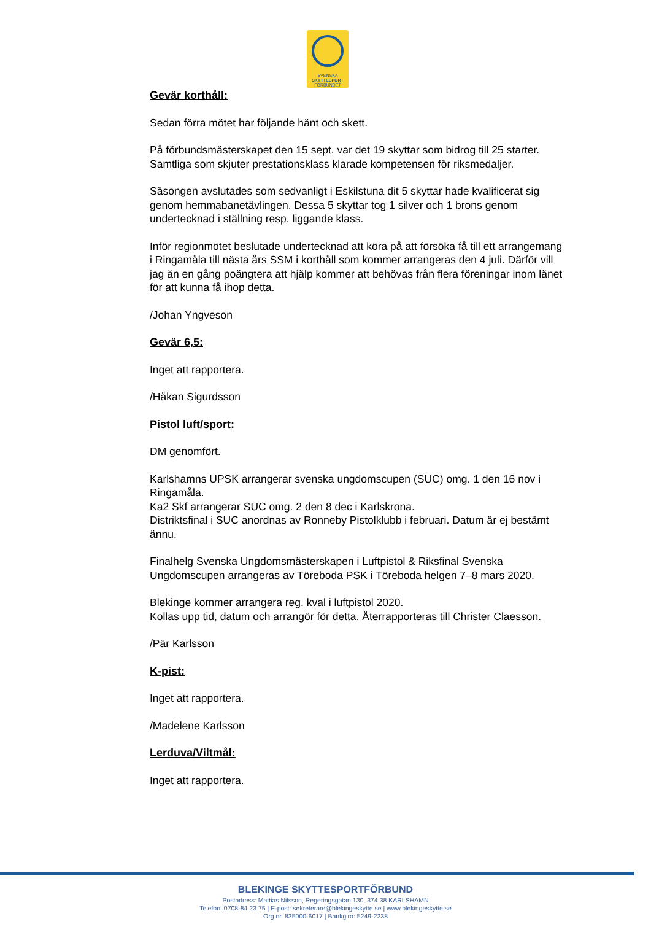SVENSKA
SKYTTESPORT
FÖRBUNDET
Gevär korthåll:
Sedan förra mötet har följande hänt och skett.
På förbundsmästerskapet den 15 sept. var det 19 skyttar som bidrog till 25 starter.
Samtliga som skjuter prestationsklass klarade kompetensen för riksmedaljer.
Säsongen avslutades som sedvanligt i Eskilstuna dit 5 skyttar hade kvalificerat sig genom hemmabanetävlingen. Dessa 5 skyttar tog 1 silver och 1 brons genom undertecknad i ställning resp. liggande klass.
Inför regionmötet beslutade undertecknad att köra på att försöka få till ett arrangemang i Ringamåla till nästa års SSM i korthåll som kommer arrangeras den 4 juli. Därför vill jag än en gång poängtera att hjälp kommer att behövas från flera föreningar inom länet för att kunna få ihop detta.
/Johan Yngveson
Gevär 6,5:
Inget att rapportera.
/Håkan Sigurdsson
Pistol luft/sport:
DM genomfört.
Karlshamns UPSK arrangerar svenska ungdomscupen (SUC) omg. 1 den 16 nov i Ringamåla.
Ka2 Skf arrangerar SUC omg. 2 den 8 dec i Karlskrona.
Distriktsfinal i SUC anordnas av Ronneby Pistolklubb i februari. Datum är ej bestämt ännu.
Finalhelg Svenska Ungdomsmästerskapen i Luftpistol & Riksfinal Svenska Ungdomscupen arrangeras av Töreboda PSK i Töreboda helgen 7–8 mars 2020.
Blekinge kommer arrangera reg. kval i luftpistol 2020.
Kollas upp tid, datum och arrangör för detta. Återrapporteras till Christer Claesson.
/Pär Karlsson
K-pist:
Inget att rapportera.
/Madelene Karlsson
Lerduva/Viltmål:
Inget att rapportera.
BLEKINGE SKYTTESPORTFÖRBUND
Postadress: Mattias Nilsson, Regeringsgatan 130, 374 38 KARLSHAMN
Telefon: 0708-84 23 75 | E-post: sekreterare@blekingeskytte.se | www.blekingeskytte.se
Org.nr. 835000-6017 | Bankgiro: 5249-2238